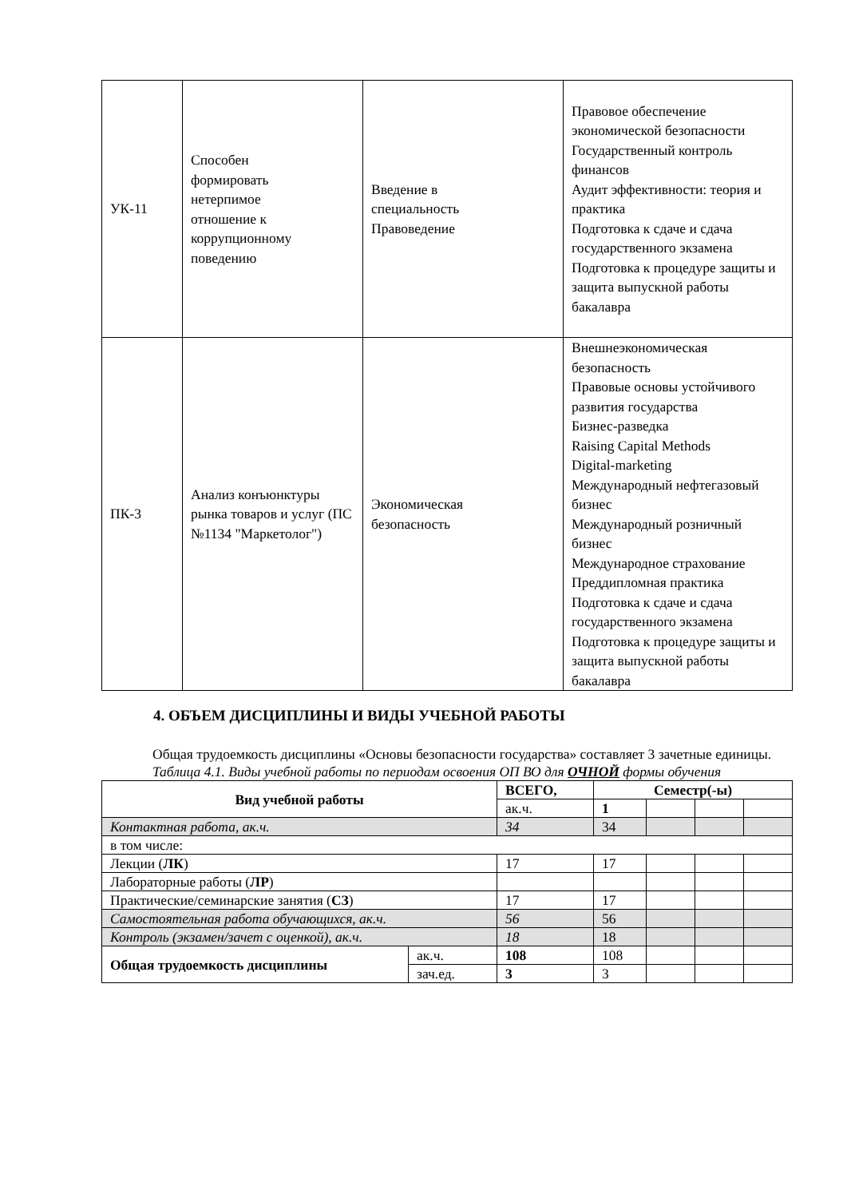| УК-11 | Способен формировать нетерпимое отношение к коррупционному поведению | Введение в специальность Правоведение | Правовое обеспечение экономической безопасности Государственный контроль финансов Аудит эффективности: теория и практика Подготовка к сдаче и сдача государственного экзамена Подготовка к процедуре защиты и защита выпускной работы бакалавра |
| ПК-3 | Анализ конъюнктуры рынка товаров и услуг (ПС №1134 "Маркетолог") | Экономическая безопасность | Внешнеэкономическая безопасность Правовые основы устойчивого развития государства Бизнес-разведка Raising Capital Methods Digital-marketing Международный нефтегазовый бизнес Международный розничный бизнес Международное страхование Преддипломная практика Подготовка к сдаче и сдача государственного экзамена Подготовка к процедуре защиты и защита выпускной работы бакалавра |
4. ОБЪЕМ ДИСЦИПЛИНЫ И ВИДЫ УЧЕБНОЙ РАБОТЫ
Общая трудоемкость дисциплины «Основы безопасности государства» составляет 3 зачетные единицы.
Таблица 4.1. Виды учебной работы по периодам освоения ОП ВО для ОЧНОЙ формы обучения
| Вид учебной работы | | ВСЕГО, | Семестр(-ы) | | | |
| --- | --- | --- | --- | --- | --- | --- |
| | | ак.ч. | 1 | | | |
| Контактная работа, ак.ч. | | 34 | 34 | | | |
| в том числе: | | | | | | |
| Лекции ( ЛК ) | | 17 | 17 | | | |
| Лабораторные работы ( ЛР ) | | | | | | |
| Практические/семинарские занятия ( СЗ ) | | 17 | 17 | | | |
| Самостоятельная работа обучающихся, ак.ч. | | 56 | 56 | | | |
| Контроль (экзамен/зачет с оценкой), ак.ч. | | 18 | 18 | | | |
| Общая трудоемкость дисциплины | ак.ч. | 108 | 108 | | | |
| | зач.ед. | 3 | 3 | | | |